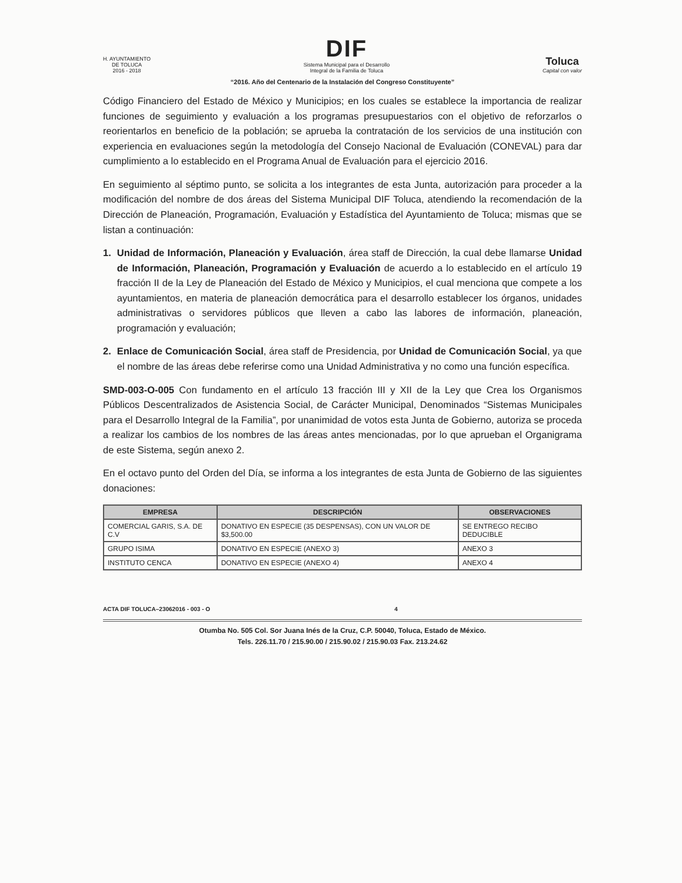H. AYUNTAMIENTO
DE TOLUCA
2016 - 2018
DIF
Sistema Municipal para el Desarrollo
Integral de la Familia de Toluca
Toluca
Capital con valor
“2016. Año del Centenario de la Instalación del Congreso Constituyente”
Código Financiero del Estado de México y Municipios; en los cuales se establece la importancia de realizar funciones de seguimiento y evaluación a los programas presupuestarios con el objetivo de reforzarlos o reorientarlos en beneficio de la población; se aprueba la contratación de los servicios de una institución con experiencia en evaluaciones según la metodología del Consejo Nacional de Evaluación (CONEVAL) para dar cumplimiento a lo establecido en el Programa Anual de Evaluación para el ejercicio 2016.
En seguimiento al séptimo punto, se solicita a los integrantes de esta Junta, autorización para proceder a la modificación del nombre de dos áreas del Sistema Municipal DIF Toluca, atendiendo la recomendación de la Dirección de Planeación, Programación, Evaluación y Estadística del Ayuntamiento de Toluca; mismas que se listan a continuación:
1. Unidad de Información, Planeación y Evaluación, área staff de Dirección, la cual debe llamarse Unidad de Información, Planeación, Programación y Evaluación de acuerdo a lo establecido en el artículo 19 fracción II de la Ley de Planeación del Estado de México y Municipios, el cual menciona que compete a los ayuntamientos, en materia de planeación democrática para el desarrollo establecer los órganos, unidades administrativas o servidores públicos que lleven a cabo las labores de información, planeación, programación y evaluación;
2. Enlace de Comunicación Social, área staff de Presidencia, por Unidad de Comunicación Social, ya que el nombre de las áreas debe referirse como una Unidad Administrativa y no como una función específica.
SMD-003-O-005 Con fundamento en el artículo 13 fracción III y XII de la Ley que Crea los Organismos Públicos Descentralizados de Asistencia Social, de Carácter Municipal, Denominados “Sistemas Municipales para el Desarrollo Integral de la Familia”, por unanimidad de votos esta Junta de Gobierno, autoriza se proceda a realizar los cambios de los nombres de las áreas antes mencionadas, por lo que aprueban el Organigrama de este Sistema, según anexo 2.
En el octavo punto del Orden del Día, se informa a los integrantes de esta Junta de Gobierno de las siguientes donaciones:
| EMPRESA | DESCRIPCIÓN | OBSERVACIONES |
| --- | --- | --- |
| COMERCIAL GARIS, S.A. DE C.V | DONATIVO EN ESPECIE (35 DESPENSAS), CON UN VALOR DE $3,500.00 | SE ENTREGO RECIBO DEDUCIBLE |
| GRUPO ISIMA | DONATIVO EN ESPECIE (ANEXO 3) | ANEXO 3 |
| INSTITUTO CENCA | DONATIVO EN ESPECIE (ANEXO 4) | ANEXO 4 |
ACTA DIF TOLUCA–23062016 - 003 - O 4
Otumba No. 505 Col. Sor Juana Inés de la Cruz, C.P. 50040, Toluca, Estado de México.
Tels. 226.11.70 / 215.90.00 / 215.90.02 / 215.90.03 Fax. 213.24.62